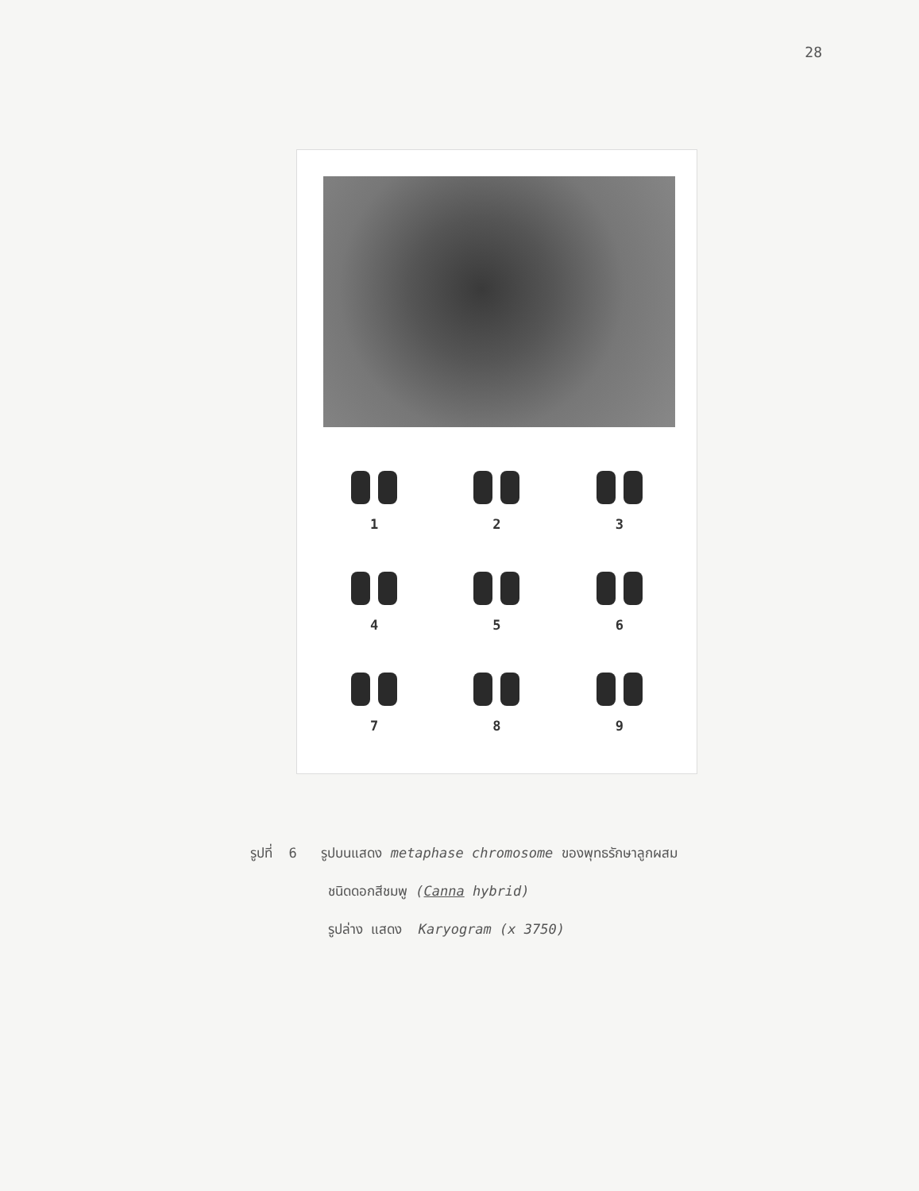28
1
2
3
4
5
6
7
8
9
รูปที่ 6 รูปบนแสดง metaphase chromosome ของพุทธรักษาลูกผสม
ชนิดดอกสีชมพู (Canna hybrid)
รูปล่าง แสดง Karyogram (x 3750)